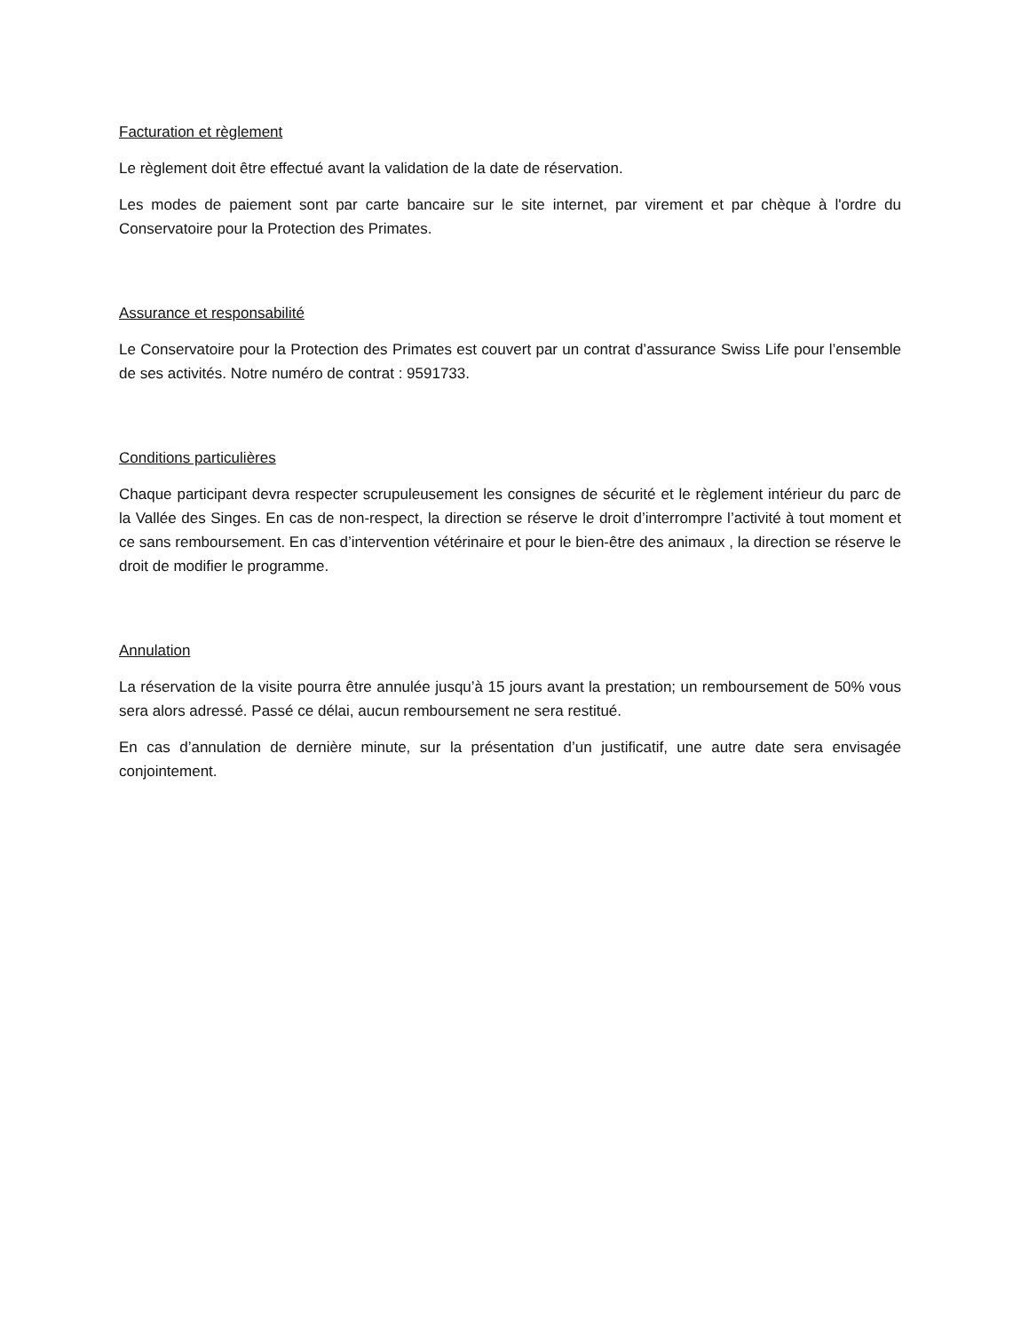Facturation et règlement
Le règlement doit être effectué avant la validation de la date de réservation.
Les modes de paiement sont par carte bancaire sur le site internet, par virement et par chèque à l'ordre du Conservatoire pour la Protection des Primates.
Assurance et responsabilité
Le Conservatoire pour la Protection des Primates est couvert par un contrat d’assurance Swiss Life pour l’ensemble de ses activités. Notre numéro de contrat : 9591733.
Conditions particulières
Chaque participant devra respecter scrupuleusement les consignes de sécurité et le règlement intérieur du parc de la Vallée des Singes. En cas de non-respect, la direction se réserve le droit d’interrompre l’activité à tout moment et ce sans remboursement. En cas d’intervention vétérinaire et pour le bien-être des animaux , la direction se réserve le droit de modifier le programme.
Annulation
La réservation de la visite pourra être annulée jusqu’à 15 jours avant la prestation; un remboursement de 50% vous sera alors adressé. Passé ce délai, aucun remboursement ne sera restitué.
En cas d’annulation de dernière minute, sur la présentation d’un justificatif, une autre date sera envisagée conjointement.